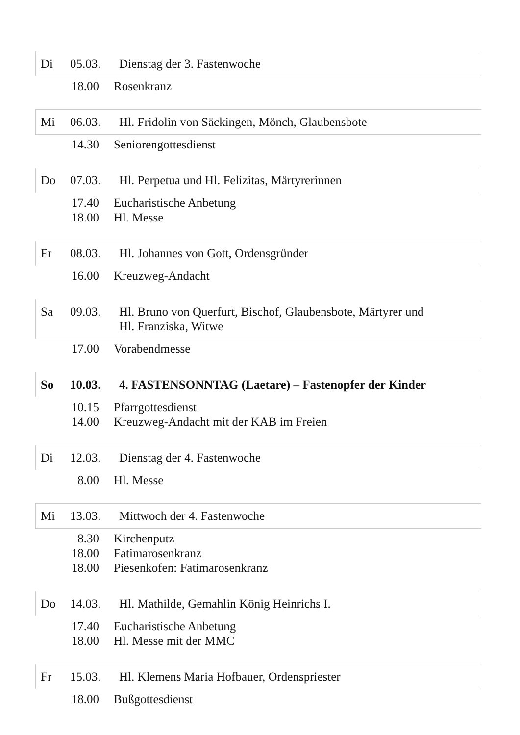Di 05.03. Dienstag der 3. Fastenwoche
18.00 Rosenkranz
Mi 06.03. Hl. Fridolin von Säckingen, Mönch, Glaubensbote
14.30 Seniorengottesdienst
Do 07.03. Hl. Perpetua und Hl. Felizitas, Märtyrerinnen
17.40 Eucharistische Anbetung
18.00 Hl. Messe
Fr 08.03. Hl. Johannes von Gott, Ordensgründer
16.00 Kreuzweg-Andacht
Sa 09.03. Hl. Bruno von Querfurt, Bischof, Glaubensbote, Märtyrer und
Hl. Franziska, Witwe
17.00 Vorabendmesse
So 10.03. 4. FASTENSONNTAG (Laetare) – Fastenopfer der Kinder
10.15 Pfarrgottesdienst
14.00 Kreuzweg-Andacht mit der KAB im Freien
Di 12.03. Dienstag der 4. Fastenwoche
8.00 Hl. Messe
Mi 13.03. Mittwoch der 4. Fastenwoche
8.30 Kirchenputz
18.00 Fatimarosenkranz
18.00 Piesenkofen: Fatimarosenkranz
Do 14.03. Hl. Mathilde, Gemahlin König Heinrichs I.
17.40 Eucharistische Anbetung
18.00 Hl. Messe mit der MMC
Fr 15.03. Hl. Klemens Maria Hofbauer, Ordenspriester
18.00 Bußgottesdienst